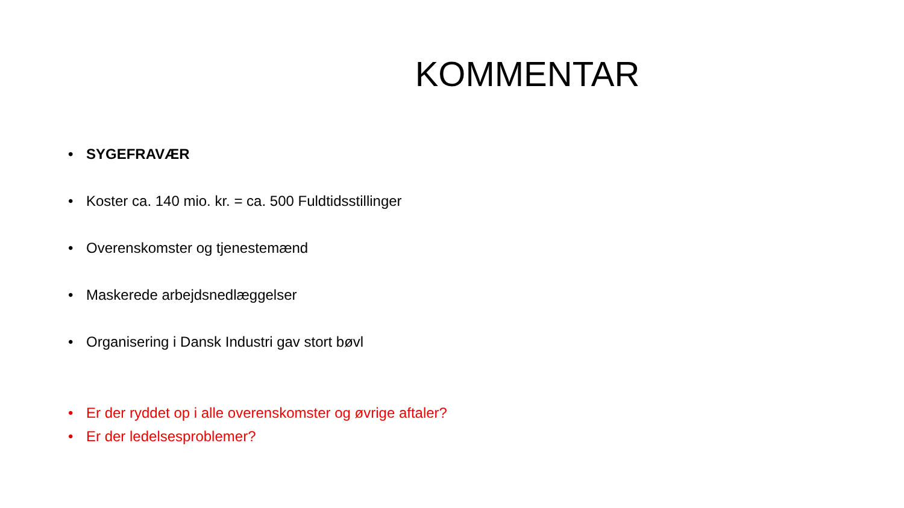KOMMENTAR
• SYGEFRAVÆR
• Koster ca. 140 mio. kr. = ca. 500 Fuldtidsstillinger
• Overenskomster og tjenestemænd
• Maskerede arbejdsnedlæggelser
• Organisering i Dansk Industri gav stort bøvl
• Er der ryddet op i alle overenskomster og øvrige aftaler?
• Er der ledelsesproblemer?